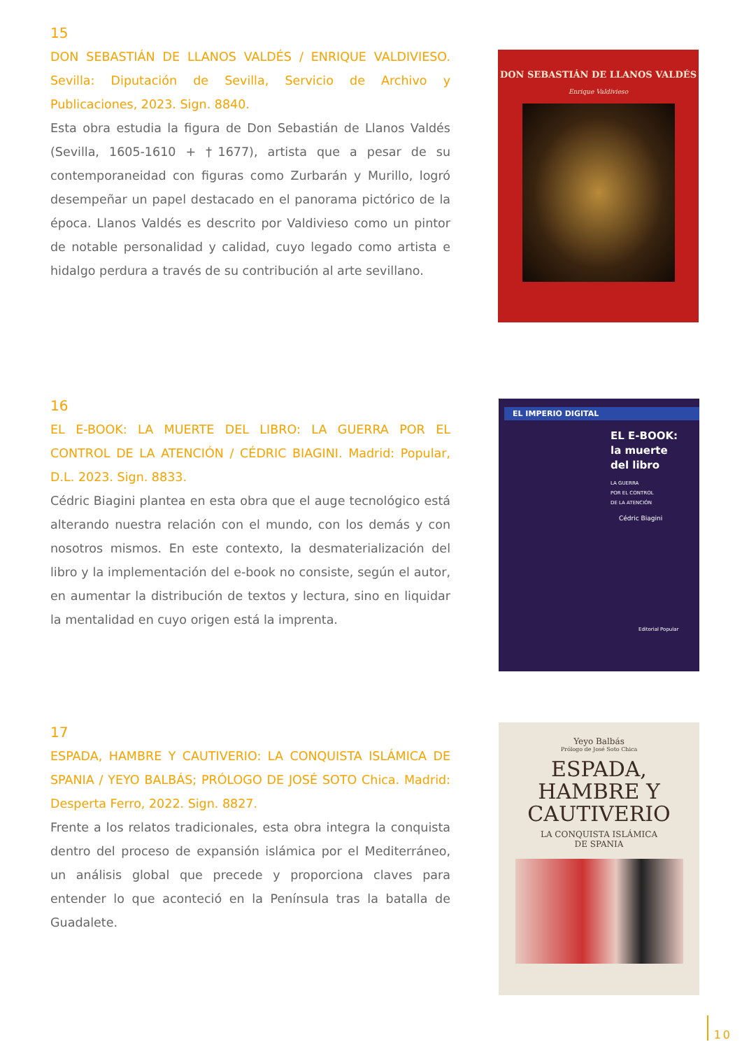15
DON SEBASTIÁN DE LLANOS VALDÉS / ENRIQUE VALDIVIESO. Sevilla: Diputación de Sevilla, Servicio de Archivo y Publicaciones, 2023. Sign. 8840.
Esta obra estudia la figura de Don Sebastián de Llanos Valdés (Sevilla, 1605-1610 + †1677), artista que a pesar de su contemporaneidad con figuras como Zurbarán y Murillo, logró desempeñar un papel destacado en el panorama pictórico de la época. Llanos Valdés es descrito por Valdivieso como un pintor de notable personalidad y calidad, cuyo legado como artista e hidalgo perdura a través de su contribución al arte sevillano.
DON SEBASTIÁN DE LLANOS VALDÉS
Enrique Valdivieso
16
EL E-BOOK: LA MUERTE DEL LIBRO: LA GUERRA POR EL CONTROL DE LA ATENCIÓN / CÉDRIC BIAGINI. Madrid: Popular, D.L. 2023. Sign. 8833.
Cédric Biagini plantea en esta obra que el auge tecnológico está alterando nuestra relación con el mundo, con los demás y con nosotros mismos. En este contexto, la desmaterialización del libro y la implementación del e-book no consiste, según el autor, en aumentar la distribución de textos y lectura, sino en liquidar la mentalidad en cuyo origen está la imprenta.
EL IMPERIO DIGITAL
EL E-BOOK:
la muerte
del libro
LA GUERRA
POR EL CONTROL
DE LA ATENCIÓN
Cédric Biagini
Editorial Popular
17
ESPADA, HAMBRE Y CAUTIVERIO: LA CONQUISTA ISLÁMICA DE SPANIA / YEYO BALBÁS; PRÓLOGO DE JOSÉ SOTO Chica. Madrid: Desperta Ferro, 2022. Sign. 8827.
Frente a los relatos tradicionales, esta obra integra la conquista dentro del proceso de expansión islámica por el Mediterráneo, un análisis global que precede y proporciona claves para entender lo que aconteció en la Península tras la batalla de Guadalete.
Yeyo Balbás
Prólogo de José Soto Chica
ESPADA,
HAMBRE Y
CAUTIVERIO
LA CONQUISTA ISLÁMICA
DE SPANIA
10